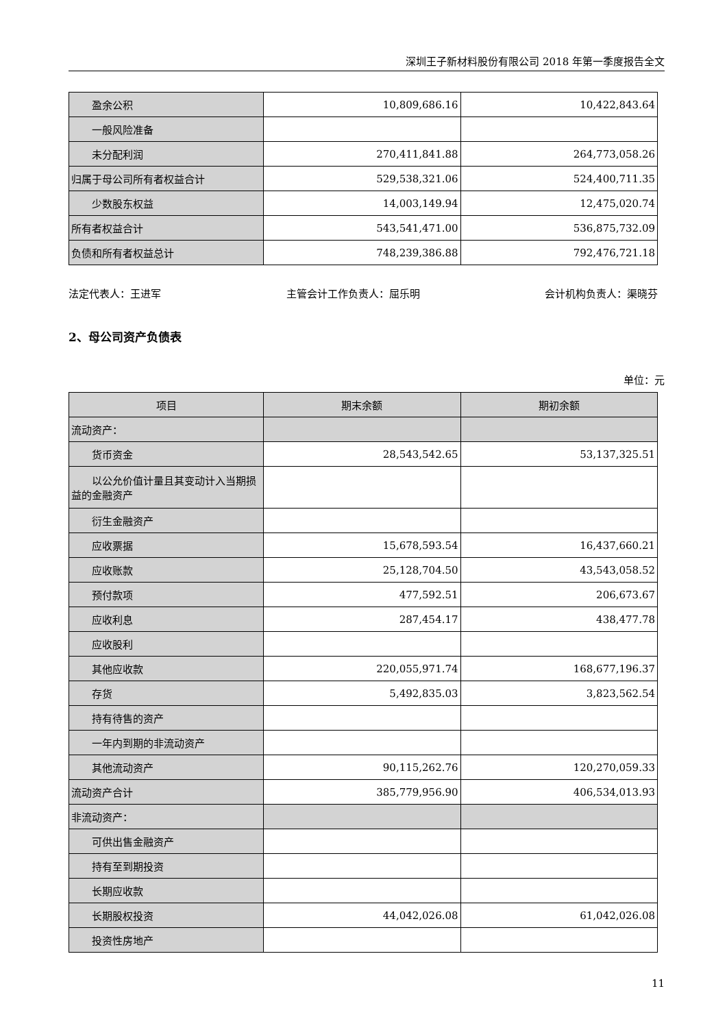深圳王子新材料股份有限公司 2018 年第一季度报告全文
| 盈余公积 | 10,809,686.16 | 10,422,843.64 |
| 一般风险准备 | | |
| 未分配利润 | 270,411,841.88 | 264,773,058.26 |
| 归属于母公司所有者权益合计 | 529,538,321.06 | 524,400,711.35 |
| 少数股东权益 | 14,003,149.94 | 12,475,020.74 |
| 所有者权益合计 | 543,541,471.00 | 536,875,732.09 |
| 负债和所有者权益总计 | 748,239,386.88 | 792,476,721.18 |
法定代表人：王进军 主管会计工作负责人：屈乐明 会计机构负责人：渠晓芬
2、母公司资产负债表
单位：元
| 项目 | 期末余额 | 期初余额 |
| --- | --- | --- |
| 流动资产： | | |
| 货币资金 | 28,543,542.65 | 53,137,325.51 |
| 以公允价值计量且其变动计入当 期损益的金融资产 | | |
| 衍生金融资产 | | |
| 应收票据 | 15,678,593.54 | 16,437,660.21 |
| 应收账款 | 25,128,704.50 | 43,543,058.52 |
| 预付款项 | 477,592.51 | 206,673.67 |
| 应收利息 | 287,454.17 | 438,477.78 |
| 应收股利 | | |
| 其他应收款 | 220,055,971.74 | 168,677,196.37 |
| 存货 | 5,492,835.03 | 3,823,562.54 |
| 持有待售的资产 | | |
| 一年内到期的非流动资产 | | |
| 其他流动资产 | 90,115,262.76 | 120,270,059.33 |
| 流动资产合计 | 385,779,956.90 | 406,534,013.93 |
| 非流动资产： | | |
| 可供出售金融资产 | | |
| 持有至到期投资 | | |
| 长期应收款 | | |
| 长期股权投资 | 44,042,026.08 | 61,042,026.08 |
| 投资性房地产 | | |
11